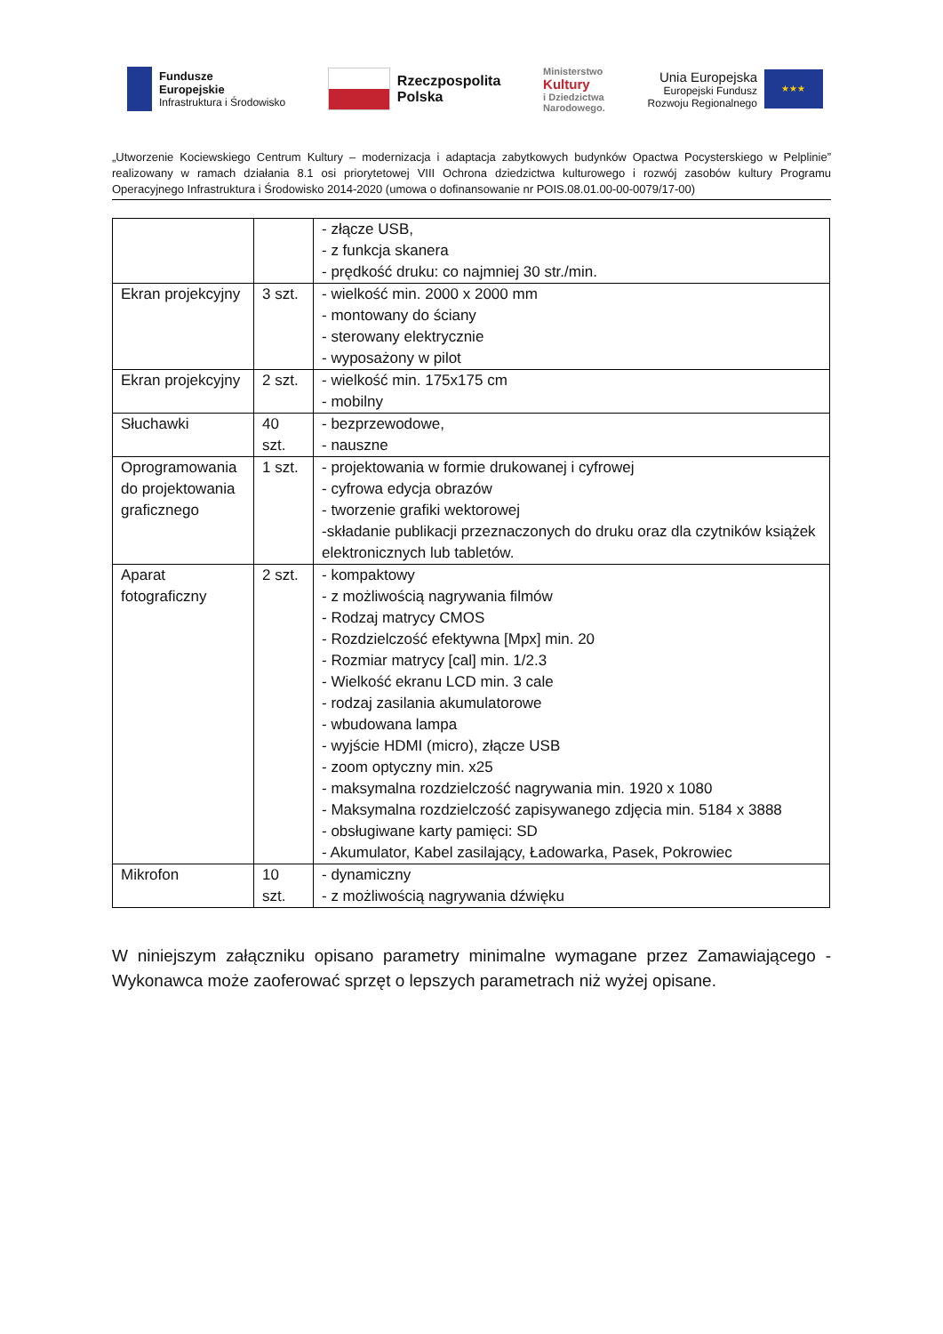Fundusze
Europejskie
Infrastruktura i Środowisko
Rzeczpospolita
Polska
Ministerstwo
Kultury
i Dziedzictwa
Narodowego.
Unia Europejska
Europejski Fundusz
Rozwoju Regionalnego
★★★
„Utworzenie Kociewskiego Centrum Kultury – modernizacja i adaptacja zabytkowych budynków Opactwa Pocysterskiego w Pelplinie” realizowany w ramach działania 8.1 osi priorytetowej VIII Ochrona dziedzictwa kulturowego i rozwój zasobów kultury Programu Operacyjnego Infrastruktura i Środowisko 2014-2020 (umowa o dofinansowanie nr POIS.08.01.00-00-0079/17-00)
| | | - złącze USB, - z funkcja skanera - prędkość druku: co najmniej 30 str./min. |
| Ekran projekcyjny | 3 szt. | - wielkość min. 2000 x 2000 mm - montowany do ściany - sterowany elektrycznie - wyposażony w pilot |
| Ekran projekcyjny | 2 szt. | - wielkość min. 175x175 cm - mobilny |
| Słuchawki | 40 szt. | - bezprzewodowe, - nauszne |
| Oprogramowania do projektowania graficznego | 1 szt. | - projektowania w formie drukowanej i cyfrowej - cyfrowa edycja obrazów - tworzenie grafiki wektorowej -składanie publikacji przeznaczonych do druku oraz dla czytników książek elektronicznych lub tabletów. |
| Aparat fotograficzny | 2 szt. | - kompaktowy - z możliwością nagrywania filmów - Rodzaj matrycy CMOS - Rozdzielczość efektywna [Mpx] min. 20 - Rozmiar matrycy [cal] min. 1/2.3 - Wielkość ekranu LCD min. 3 cale - rodzaj zasilania akumulatorowe - wbudowana lampa - wyjście HDMI (micro), złącze USB - zoom optyczny min. x25 - maksymalna rozdzielczość nagrywania min. 1920 x 1080 - Maksymalna rozdzielczość zapisywanego zdjęcia min. 5184 x 3888 - obsługiwane karty pamięci: SD - Akumulator, Kabel zasilający, Ładowarka, Pasek, Pokrowiec |
| Mikrofon | 10 szt. | - dynamiczny - z możliwością nagrywania dźwięku |
W niniejszym załączniku opisano parametry minimalne wymagane przez Zamawiającego - Wykonawca może zaoferować sprzęt o lepszych parametrach niż wyżej opisane.